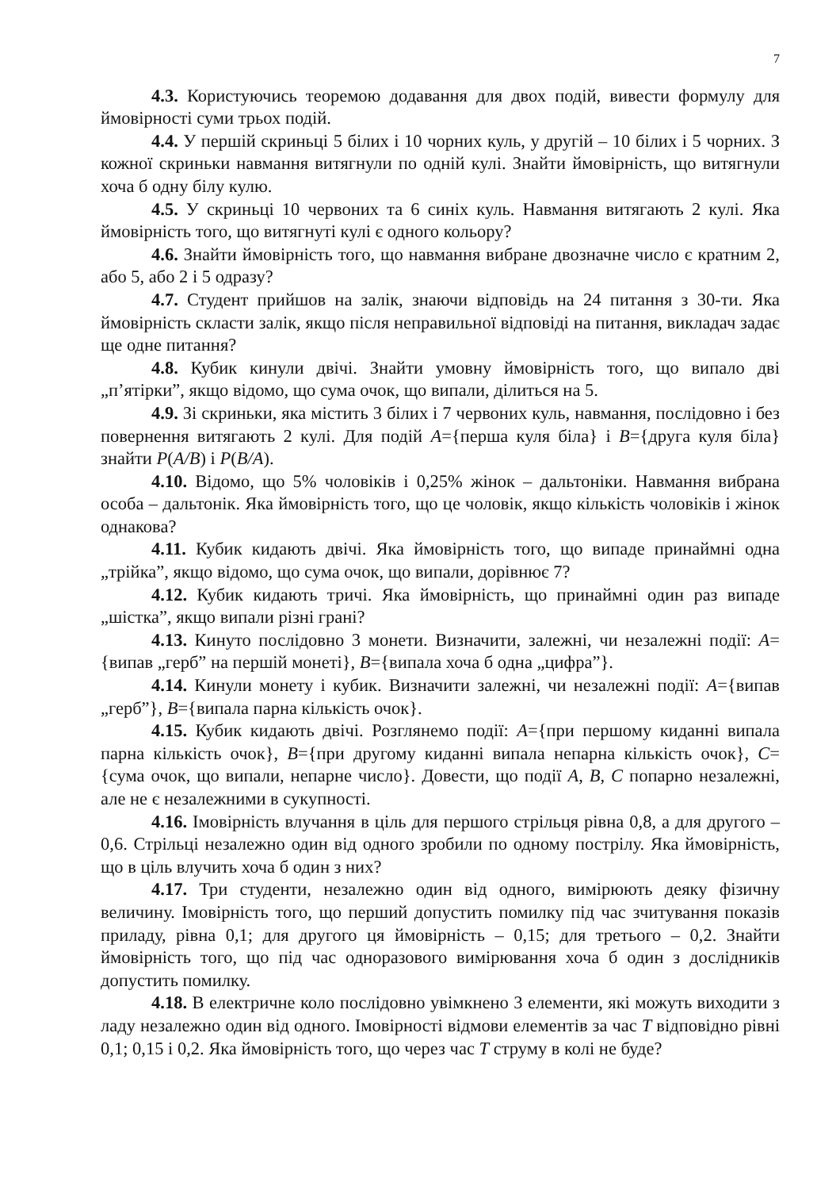7
4.3. Користуючись теоремою додавання для двох подій, вивести формулу для ймовірності суми трьох подій.
4.4. У першій скриньці 5 білих і 10 чорних куль, у другій – 10 білих і 5 чорних. З кожної скриньки навмання витягнули по одній кулі. Знайти ймовірність, що витягнули хоча б одну білу кулю.
4.5. У скриньці 10 червоних та 6 синіх куль. Навмання витягають 2 кулі. Яка ймовірність того, що витягнуті кулі є одного кольору?
4.6. Знайти ймовірність того, що навмання вибране двозначне число є кратним 2, або 5, або 2 і 5 одразу?
4.7. Студент прийшов на залік, знаючи відповідь на 24 питання з 30-ти. Яка ймовірність скласти залік, якщо після неправильної відповіді на питання, викладач задає ще одне питання?
4.8. Кубик кинули двічі. Знайти умовну ймовірність того, що випало дві „п’ятірки”, якщо відомо, що сума очок, що випали, ділиться на 5.
4.9. Зі скриньки, яка містить 3 білих і 7 червоних куль, навмання, послідовно і без повернення витягають 2 кулі. Для подій A={перша куля біла} і B={друга куля біла} знайти P(A/B) і P(B/A).
4.10. Відомо, що 5% чоловіків і 0,25% жінок – дальтоніки. Навмання вибрана особа – дальтонік. Яка ймовірність того, що це чоловік, якщо кількість чоловіків і жінок однакова?
4.11. Кубик кидають двічі. Яка ймовірність того, що випаде принаймні одна „трійка”, якщо відомо, що сума очок, що випали, дорівнює 7?
4.12. Кубик кидають тричі. Яка ймовірність, що принаймні один раз випаде „шістка”, якщо випали різні грані?
4.13. Кинуто послідовно 3 монети. Визначити, залежні, чи незалежні події: A={випав „герб” на першій монеті}, B={випала хоча б одна „цифра”}.
4.14. Кинули монету і кубик. Визначити залежні, чи незалежні події: A={випав „герб”}, B={випала парна кількість очок}.
4.15. Кубик кидають двічі. Розглянемо події: A={при першому киданні випала парна кількість очок}, B={при другому киданні випала непарна кількість очок}, C={сума очок, що випали, непарне число}. Довести, що події A, B, C попарно незалежні, але не є незалежними в сукупності.
4.16. Імовірність влучання в ціль для першого стрільця рівна 0,8, а для другого – 0,6. Стрільці незалежно один від одного зробили по одному пострілу. Яка ймовірність, що в ціль влучить хоча б один з них?
4.17. Три студенти, незалежно один від одного, вимірюють деяку фізичну величину. Імовірність того, що перший допустить помилку під час зчитування показів приладу, рівна 0,1; для другого ця ймовірність – 0,15; для третього – 0,2. Знайти ймовірність того, що під час одноразового вимірювання хоча б один з дослідників допустить помилку.
4.18. В електричне коло послідовно увімкнено 3 елементи, які можуть виходити з ладу незалежно один від одного. Імовірності відмови елементів за час T відповідно рівні 0,1; 0,15 і 0,2. Яка ймовірність того, що через час T струму в колі не буде?